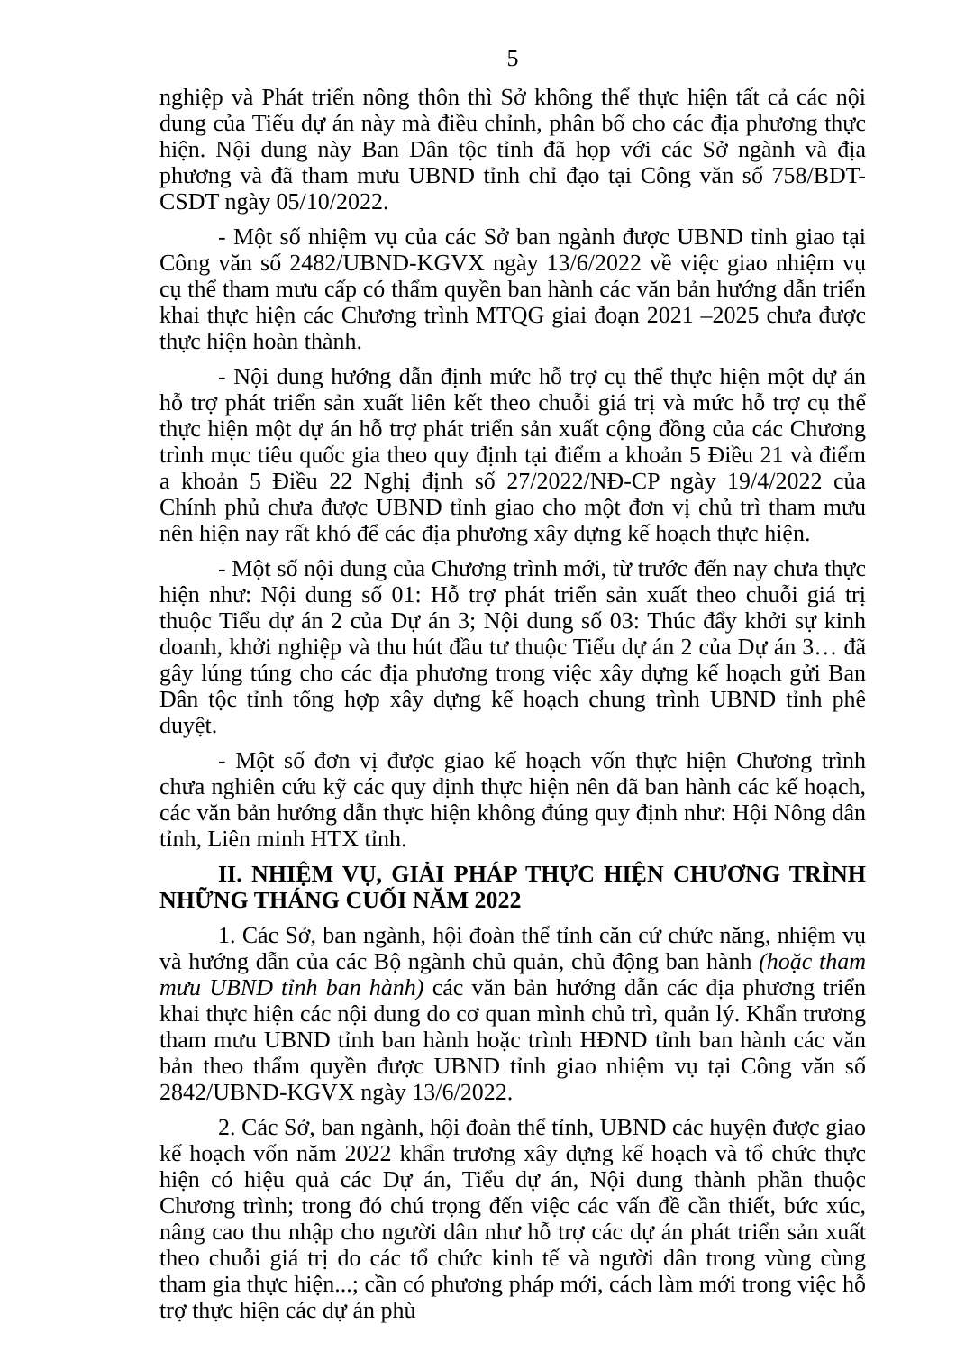5
nghiệp và Phát triển nông thôn thì Sở không thể thực hiện tất cả các nội dung của Tiểu dự án này mà điều chỉnh, phân bổ cho các địa phương thực hiện. Nội dung này Ban Dân tộc tỉnh đã họp với các Sở ngành và địa phương và đã tham mưu UBND tỉnh chỉ đạo tại Công văn số 758/BDT-CSDT ngày 05/10/2022.
- Một số nhiệm vụ của các Sở ban ngành được UBND tỉnh giao tại Công văn số 2482/UBND-KGVX ngày 13/6/2022 về việc giao nhiệm vụ cụ thể tham mưu cấp có thẩm quyền ban hành các văn bản hướng dẫn triển khai thực hiện các Chương trình MTQG giai đoạn 2021 –2025 chưa được thực hiện hoàn thành.
- Nội dung hướng dẫn định mức hỗ trợ cụ thể thực hiện một dự án hỗ trợ phát triển sản xuất liên kết theo chuỗi giá trị và mức hỗ trợ cụ thể thực hiện một dự án hỗ trợ phát triển sản xuất cộng đồng của các Chương trình mục tiêu quốc gia theo quy định tại điểm a khoản 5 Điều 21 và điểm a khoản 5 Điều 22 Nghị định số 27/2022/NĐ-CP ngày 19/4/2022 của Chính phủ chưa được UBND tỉnh giao cho một đơn vị chủ trì tham mưu nên hiện nay rất khó để các địa phương xây dựng kế hoạch thực hiện.
- Một số nội dung của Chương trình mới, từ trước đến nay chưa thực hiện như: Nội dung số 01: Hỗ trợ phát triển sản xuất theo chuỗi giá trị thuộc Tiểu dự án 2 của Dự án 3; Nội dung số 03: Thúc đẩy khởi sự kinh doanh, khởi nghiệp và thu hút đầu tư thuộc Tiểu dự án 2 của Dự án 3… đã gây lúng túng cho các địa phương trong việc xây dựng kế hoạch gửi Ban Dân tộc tỉnh tổng hợp xây dựng kế hoạch chung trình UBND tỉnh phê duyệt.
- Một số đơn vị được giao kế hoạch vốn thực hiện Chương trình chưa nghiên cứu kỹ các quy định thực hiện nên đã ban hành các kế hoạch, các văn bản hướng dẫn thực hiện không đúng quy định như: Hội Nông dân tỉnh, Liên minh HTX tỉnh.
II. NHIỆM VỤ, GIẢI PHÁP THỰC HIỆN CHƯƠNG TRÌNH NHỮNG THÁNG CUỐI NĂM 2022
1. Các Sở, ban ngành, hội đoàn thể tỉnh căn cứ chức năng, nhiệm vụ và hướng dẫn của các Bộ ngành chủ quản, chủ động ban hành (hoặc tham mưu UBND tỉnh ban hành) các văn bản hướng dẫn các địa phương triển khai thực hiện các nội dung do cơ quan mình chủ trì, quản lý. Khẩn trương tham mưu UBND tỉnh ban hành hoặc trình HĐND tỉnh ban hành các văn bản theo thẩm quyền được UBND tỉnh giao nhiệm vụ tại Công văn số 2842/UBND-KGVX ngày 13/6/2022.
2. Các Sở, ban ngành, hội đoàn thể tỉnh, UBND các huyện được giao kế hoạch vốn năm 2022 khẩn trương xây dựng kế hoạch và tổ chức thực hiện có hiệu quả các Dự án, Tiểu dự án, Nội dung thành phần thuộc Chương trình; trong đó chú trọng đến việc các vấn đề cần thiết, bức xúc, nâng cao thu nhập cho người dân như hỗ trợ các dự án phát triển sản xuất theo chuỗi giá trị do các tổ chức kinh tế và người dân trong vùng cùng tham gia thực hiện...; cần có phương pháp mới, cách làm mới trong việc hỗ trợ thực hiện các dự án phù